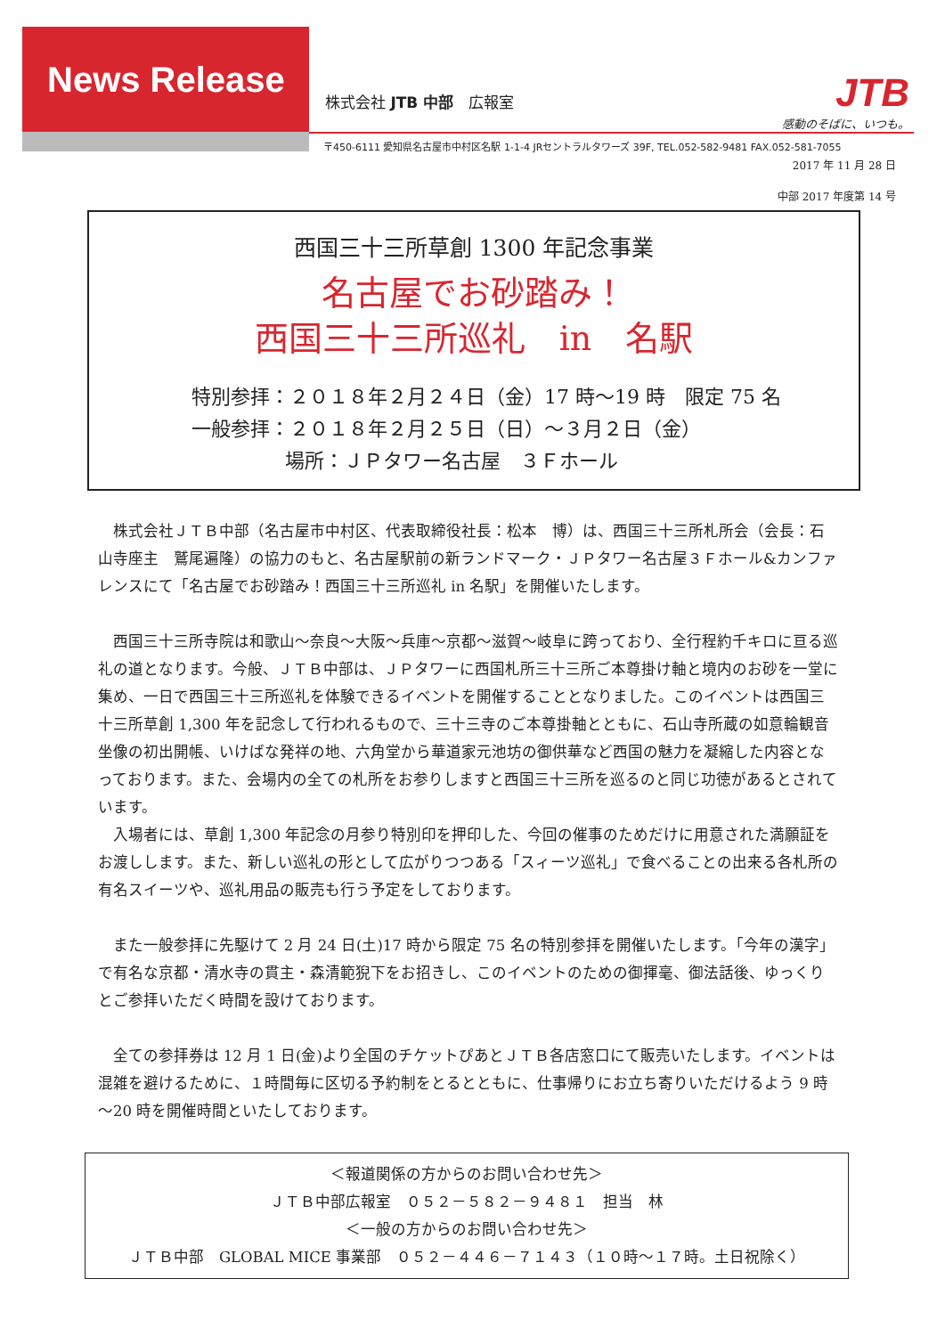News Release
株式会社 JTB 中部　広報室
JTB
感動のそばに、いつも。
〒450-6111 愛知県名古屋市中村区名駅 1-1-4 JRセントラルタワーズ 39F, TEL.052-582-9481 FAX.052-581-7055
2017 年 11 月 28 日
中部 2017 年度第 14 号
西国三十三所草創 1300 年記念事業
名古屋でお砂踏み！
西国三十三所巡礼　in　名駅
特別参拝：２０１８年２月２４日（金）17 時～19 時　限定 75 名
一般参拝：２０１８年２月２５日（日）～３月２日（金）
場所：ＪＰタワー名古屋　３Ｆホール
株式会社ＪＴＢ中部（名古屋市中村区、代表取締役社長：松本　博）は、西国三十三所札所会（会長：石山寺座主　鷲尾遍隆）の協力のもと、名古屋駅前の新ランドマーク・ＪＰタワー名古屋３Ｆホール&カンファレンスにて「名古屋でお砂踏み！西国三十三所巡礼 in 名駅」を開催いたします。
西国三十三所寺院は和歌山～奈良～大阪～兵庫～京都～滋賀～岐阜に跨っており、全行程約千キロに亘る巡礼の道となります。今般、ＪＴＢ中部は、ＪＰタワーに西国札所三十三所ご本尊掛け軸と境内のお砂を一堂に集め、一日で西国三十三所巡礼を体験できるイベントを開催することとなりました。このイベントは西国三十三所草創 1,300 年を記念して行われるもので、三十三寺のご本尊掛軸とともに、石山寺所蔵の如意輪観音坐像の初出開帳、いけばな発祥の地、六角堂から華道家元池坊の御供華など西国の魅力を凝縮した内容となっております。また、会場内の全ての札所をお参りしますと西国三十三所を巡るのと同じ功徳があるとされています。
入場者には、草創 1,300 年記念の月参り特別印を押印した、今回の催事のためだけに用意された満願証をお渡しします。また、新しい巡礼の形として広がりつつある「スィーツ巡礼」で食べることの出来る各札所の有名スイーツや、巡礼用品の販売も行う予定をしております。
また一般参拝に先駆けて 2 月 24 日(土)17 時から限定 75 名の特別参拝を開催いたします。「今年の漢字」で有名な京都・清水寺の貫主・森清範猊下をお招きし、このイベントのための御揮毫、御法話後、ゆっくりとご参拝いただく時間を設けております。
全ての参拝券は 12 月 1 日(金)より全国のチケットぴあとＪＴＢ各店窓口にて販売いたします。イベントは混雑を避けるために、１時間毎に区切る予約制をとるとともに、仕事帰りにお立ち寄りいただけるよう 9 時～20 時を開催時間といたしております。
＜報道関係の方からのお問い合わせ先＞
ＪＴＢ中部広報室　０５２－５８２－９４８１　担当　林
＜一般の方からのお問い合わせ先＞
ＪＴＢ中部　GLOBAL MICE 事業部　０５２－４４６－７１４３（１０時～１７時。土日祝除く）